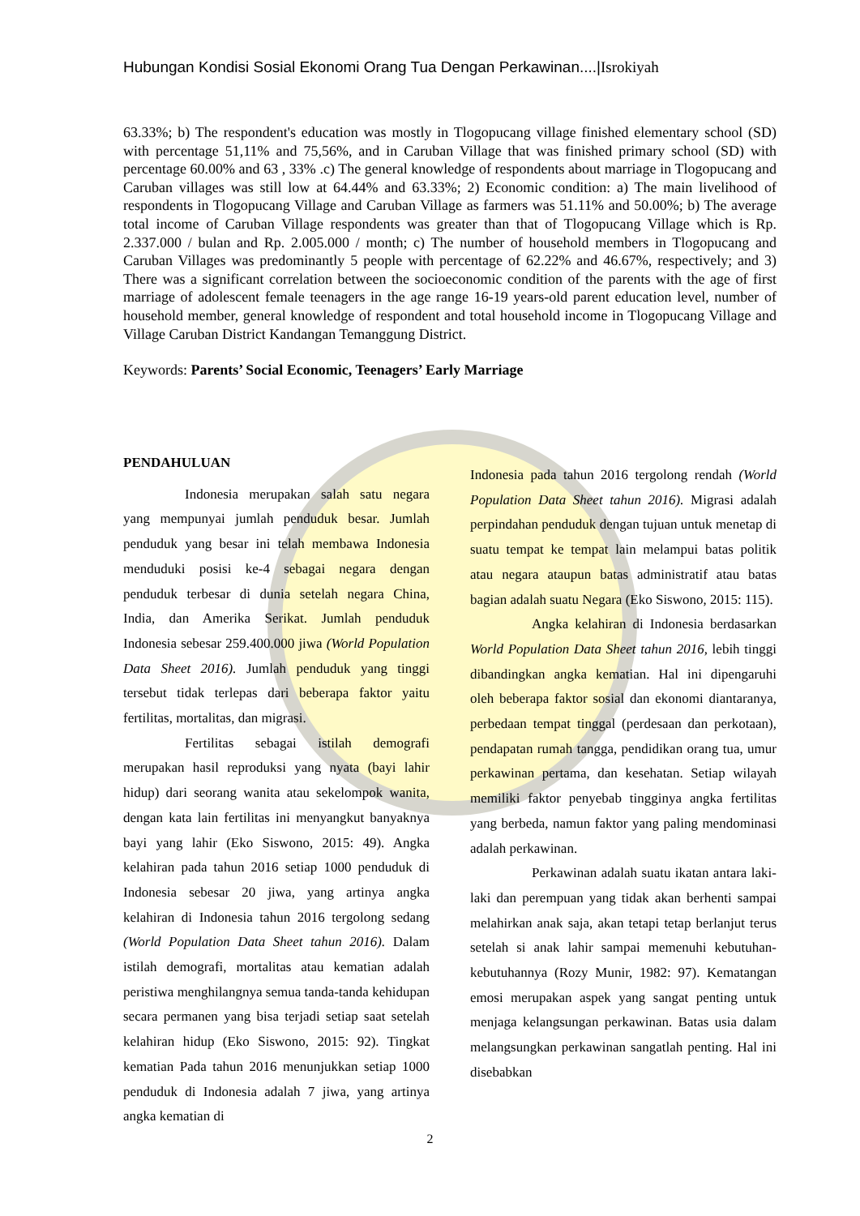Hubungan Kondisi Sosial Ekonomi Orang Tua Dengan Perkawinan....|Isrokiyah
63.33%; b) The respondent's education was mostly in Tlogopucang village finished elementary school (SD) with percentage 51,11% and 75,56%, and in Caruban Village that was finished primary school (SD) with percentage 60.00% and 63 , 33% .c) The general knowledge of respondents about marriage in Tlogopucang and Caruban villages was still low at 64.44% and 63.33%; 2) Economic condition: a) The main livelihood of respondents in Tlogopucang Village and Caruban Village as farmers was 51.11% and 50.00%; b) The average total income of Caruban Village respondents was greater than that of Tlogopucang Village which is Rp. 2.337.000 / bulan and Rp. 2.005.000 / month; c) The number of household members in Tlogopucang and Caruban Villages was predominantly 5 people with percentage of 62.22% and 46.67%, respectively; and 3) There was a significant correlation between the socioeconomic condition of the parents with the age of first marriage of adolescent female teenagers in the age range 16-19 years-old parent education level, number of household member, general knowledge of respondent and total household income in Tlogopucang Village and Village Caruban District Kandangan Temanggung District.
Keywords: Parents’ Social Economic, Teenagers’ Early Marriage
PENDAHULUAN
Indonesia merupakan salah satu negara yang mempunyai jumlah penduduk besar. Jumlah penduduk yang besar ini telah membawa Indonesia menduduki posisi ke-4 sebagai negara dengan penduduk terbesar di dunia setelah negara China, India, dan Amerika Serikat. Jumlah penduduk Indonesia sebesar 259.400.000 jiwa (World Population Data Sheet 2016). Jumlah penduduk yang tinggi tersebut tidak terlepas dari beberapa faktor yaitu fertilitas, mortalitas, dan migrasi.
Fertilitas sebagai istilah demografi merupakan hasil reproduksi yang nyata (bayi lahir hidup) dari seorang wanita atau sekelompok wanita, dengan kata lain fertilitas ini menyangkut banyaknya bayi yang lahir (Eko Siswono, 2015: 49). Angka kelahiran pada tahun 2016 setiap 1000 penduduk di Indonesia sebesar 20 jiwa, yang artinya angka kelahiran di Indonesia tahun 2016 tergolong sedang (World Population Data Sheet tahun 2016). Dalam istilah demografi, mortalitas atau kematian adalah peristiwa menghilangnya semua tanda-tanda kehidupan secara permanen yang bisa terjadi setiap saat setelah kelahiran hidup (Eko Siswono, 2015: 92). Tingkat kematian Pada tahun 2016 menunjukkan setiap 1000 penduduk di Indonesia adalah 7 jiwa, yang artinya angka kematian di
Indonesia pada tahun 2016 tergolong rendah (World Population Data Sheet tahun 2016). Migrasi adalah perpindahan penduduk dengan tujuan untuk menetap di suatu tempat ke tempat lain melampui batas politik atau negara ataupun batas administratif atau batas bagian adalah suatu Negara (Eko Siswono, 2015: 115).
Angka kelahiran di Indonesia berdasarkan World Population Data Sheet tahun 2016, lebih tinggi dibandingkan angka kematian. Hal ini dipengaruhi oleh beberapa faktor sosial dan ekonomi diantaranya, perbedaan tempat tinggal (perdesaan dan perkotaan), pendapatan rumah tangga, pendidikan orang tua, umur perkawinan pertama, dan kesehatan. Setiap wilayah memiliki faktor penyebab tingginya angka fertilitas yang berbeda, namun faktor yang paling mendominasi adalah perkawinan.
Perkawinan adalah suatu ikatan antara laki-laki dan perempuan yang tidak akan berhenti sampai melahirkan anak saja, akan tetapi tetap berlanjut terus setelah si anak lahir sampai memenuhi kebutuhan-kebutuhannya (Rozy Munir, 1982: 97). Kematangan emosi merupakan aspek yang sangat penting untuk menjaga kelangsungan perkawinan. Batas usia dalam melangsungkan perkawinan sangatlah penting. Hal ini disebabkan
2